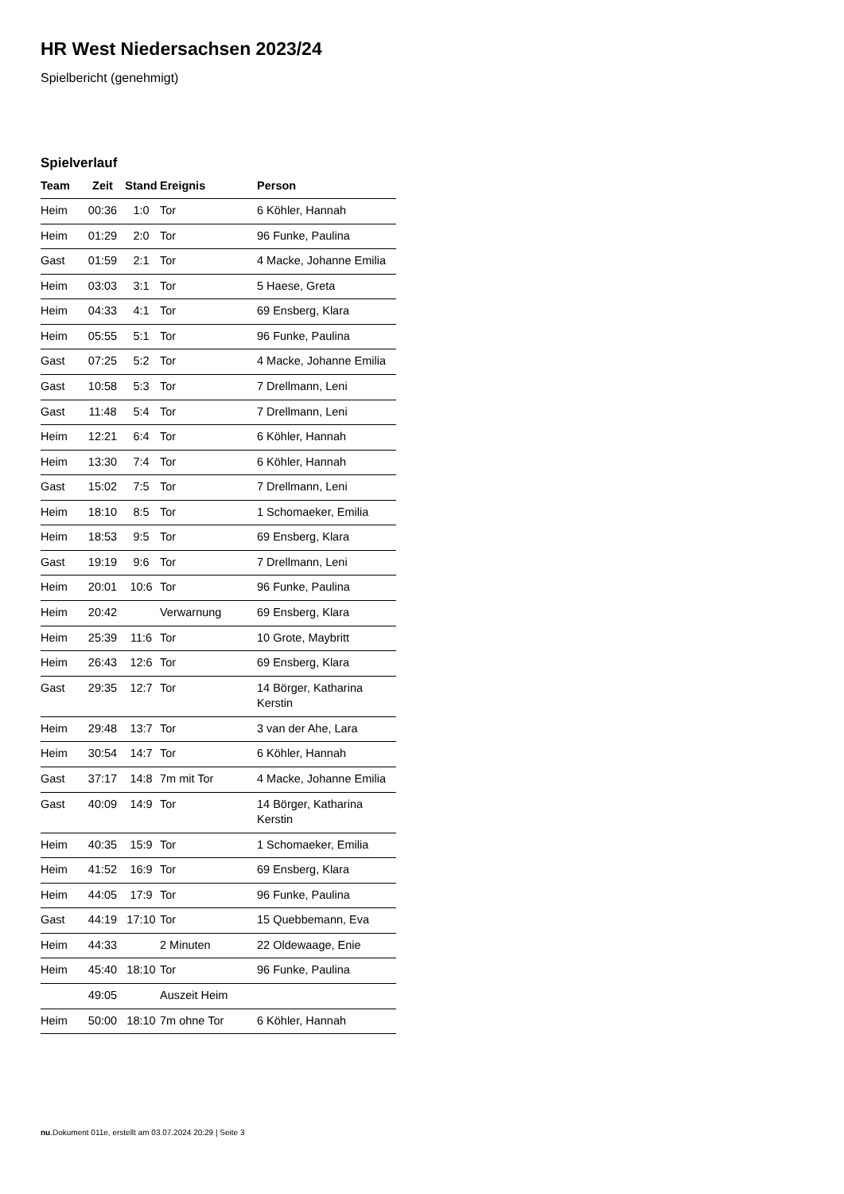HR West Niedersachsen 2023/24
Spielbericht (genehmigt)
Spielverlauf
| Team | Zeit | Stand | Ereignis | Person |
| --- | --- | --- | --- | --- |
| Heim | 00:36 | 1:0 | Tor | 6 Köhler, Hannah |
| Heim | 01:29 | 2:0 | Tor | 96 Funke, Paulina |
| Gast | 01:59 | 2:1 | Tor | 4 Macke, Johanne Emilia |
| Heim | 03:03 | 3:1 | Tor | 5 Haese, Greta |
| Heim | 04:33 | 4:1 | Tor | 69 Ensberg, Klara |
| Heim | 05:55 | 5:1 | Tor | 96 Funke, Paulina |
| Gast | 07:25 | 5:2 | Tor | 4 Macke, Johanne Emilia |
| Gast | 10:58 | 5:3 | Tor | 7 Drellmann, Leni |
| Gast | 11:48 | 5:4 | Tor | 7 Drellmann, Leni |
| Heim | 12:21 | 6:4 | Tor | 6 Köhler, Hannah |
| Heim | 13:30 | 7:4 | Tor | 6 Köhler, Hannah |
| Gast | 15:02 | 7:5 | Tor | 7 Drellmann, Leni |
| Heim | 18:10 | 8:5 | Tor | 1 Schomaeker, Emilia |
| Heim | 18:53 | 9:5 | Tor | 69 Ensberg, Klara |
| Gast | 19:19 | 9:6 | Tor | 7 Drellmann, Leni |
| Heim | 20:01 | 10:6 | Tor | 96 Funke, Paulina |
| Heim | 20:42 | | Verwarnung | 69 Ensberg, Klara |
| Heim | 25:39 | 11:6 | Tor | 10 Grote, Maybritt |
| Heim | 26:43 | 12:6 | Tor | 69 Ensberg, Klara |
| Gast | 29:35 | 12:7 | Tor | 14 Börger, Katharina Kerstin |
| Heim | 29:48 | 13:7 | Tor | 3 van der Ahe, Lara |
| Heim | 30:54 | 14:7 | Tor | 6 Köhler, Hannah |
| Gast | 37:17 | 14:8 | 7m mit Tor | 4 Macke, Johanne Emilia |
| Gast | 40:09 | 14:9 | Tor | 14 Börger, Katharina Kerstin |
| Heim | 40:35 | 15:9 | Tor | 1 Schomaeker, Emilia |
| Heim | 41:52 | 16:9 | Tor | 69 Ensberg, Klara |
| Heim | 44:05 | 17:9 | Tor | 96 Funke, Paulina |
| Gast | 44:19 | 17:10 | Tor | 15 Quebbemann, Eva |
| Heim | 44:33 | | 2 Minuten | 22 Oldewaage, Enie |
| Heim | 45:40 | 18:10 | Tor | 96 Funke, Paulina |
| | 49:05 | | Auszeit Heim | |
| Heim | 50:00 | 18:10 | 7m ohne Tor | 6 Köhler, Hannah |
nu.Dokument 011e, erstellt am 03.07.2024 20:29 | Seite 3